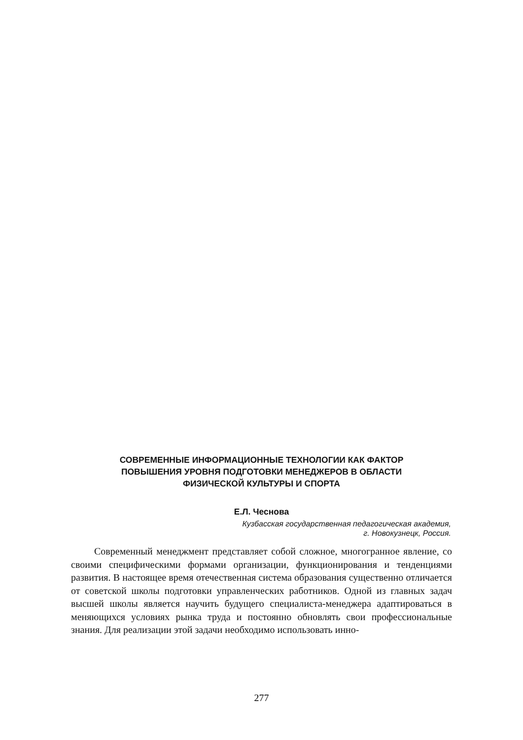СОВРЕМЕННЫЕ ИНФОРМАЦИОННЫЕ ТЕХНОЛОГИИ КАК ФАКТОР
ПОВЫШЕНИЯ УРОВНЯ ПОДГОТОВКИ МЕНЕДЖЕРОВ В ОБЛАСТИ
ФИЗИЧЕСКОЙ КУЛЬТУРЫ И СПОРТА
Е.Л. Чеснова
Кузбасская государственная педагогическая академия,
г. Новокузнецк, Россия.
Современный менеджмент представляет собой сложное, многогранное явление, со своими специфическими формами организации, функционирования и тенденциями развития. В настоящее время отечественная система образования существенно отличается от советской школы подготовки управленческих работников. Одной из главных задач высшей школы является научить будущего специалиста-менеджера адаптироваться в меняющихся условиях рынка труда и постоянно обновлять свои профессиональные знания. Для реализации этой задачи необходимо использовать инно-
277